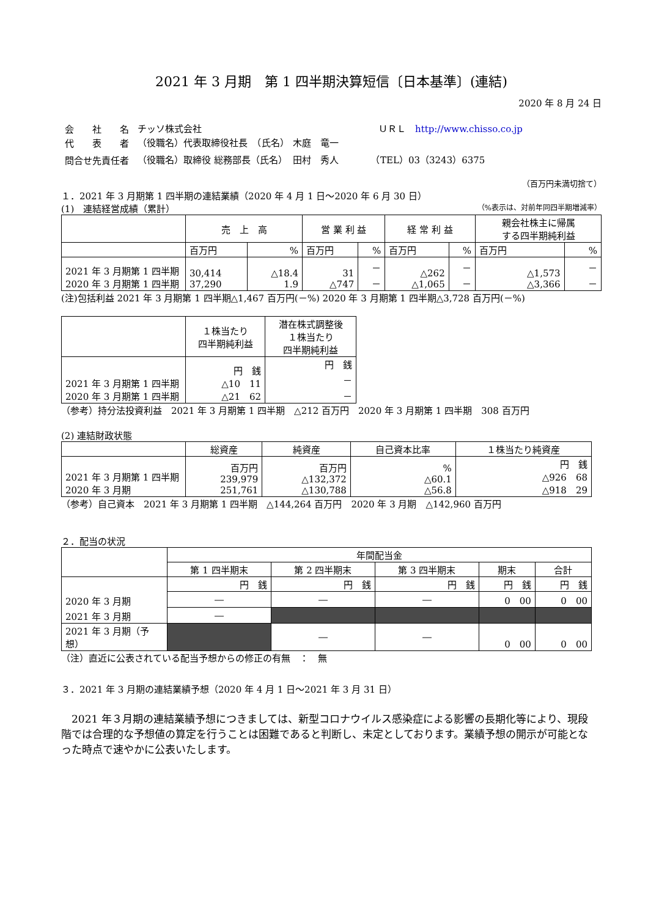2021 年 3 月期　第 1 四半期決算短信〔日本基準〕(連結)
2020 年 8 月 24 日
| 会 社 名 | チッソ株式会社 | ＵＲＬ http://www.chisso.co.jp |
| 代 表 者 | （役職名）代表取締役社長 （氏名） | 木庭 竜一 |
| 問合せ先責任者 | （役職名）取締役 総務部長（氏名） | 田村 秀人 （TEL）03（3243）6375 |
（百万円未満切捨て）
１．2021 年 3 月期第 1 四半期の連結業績（2020 年 4 月 1 日～2020 年 6 月 30 日）
(1)　連結経営成績（累計） （%表示は、対前年同四半期増減率）
| | 売 上 高 | | 営 業 利 益 | | 経 常 利 益 | | 親会社株主に帰属 する四半期純利益 | |
| --- | --- | --- | --- | --- | --- | --- | --- | --- |
| | 百万円 | % | 百万円 | % | 百万円 | % | 百万円 | % |
| 2021 年 3 月期第 1 四半期 2020 年 3 月期第 1 四半期 | 30,414 37,290 | △18.4 1.9 | 31 △747 | － － | △262 △1,065 | － － | △1,573 △3,366 | － － |
(注)包括利益 2021 年 3 月期第 1 四半期△1,467 百万円(－%) 2020 年 3 月期第 1 四半期△3,728 百万円(－%)
| | １株当たり 四半期純利益 | 潜在株式調整後 １株当たり 四半期純利益 |
| --- | --- | --- |
| 2021 年 3 月期第 1 四半期 2020 年 3 月期第 1 四半期 | 円 銭 △10 11 △21 62 | 円 銭 － － |
（参考）持分法投資利益　2021 年 3 月期第 1 四半期　△212 百万円　2020 年 3 月期第 1 四半期　308 百万円
(2) 連結財政状態
| | 総資産 | 純資産 | 自己資本比率 | １株当たり純資産 |
| --- | --- | --- | --- | --- |
| 2021 年 3 月期第 1 四半期 2020 年 3 月期 | 百万円 239,979 251,761 | 百万円 △132,372 △130,788 | % △60.1 △56.8 | 円 銭 △926 68 △918 29 |
（参考）自己資本　2021 年 3 月期第 1 四半期　△144,264 百万円　2020 年 3 月期　△142,960 百万円
２．配当の状況
| | 年間配当金 | | | | |
| --- | --- | --- | --- | --- | --- |
| | 第 1 四半期末 | 第 2 四半期末 | 第 3 四半期末 | 期末 | 合計 |
| | 円 銭 | 円 銭 | 円 銭 | 円 銭 | 円 銭 |
| 2020 年 3 月期 | ― | ― | ― | 0 00 | 0 00 |
| 2021 年 3 月期 | ― | | | | |
| 2021 年 3 月期（予想） | | ― | ― | 0 00 | 0 00 |
（注）直近に公表されている配当予想からの修正の有無　：　無
３．2021 年 3 月期の連結業績予想（2020 年 4 月 1 日～2021 年 3 月 31 日）
　2021 年３月期の連結業績予想につきましては、新型コロナウイルス感染症による影響の長期化等により、現段階では合理的な予想値の算定を行うことは困難であると判断し、未定としております。業績予想の開示が可能となった時点で速やかに公表いたします。